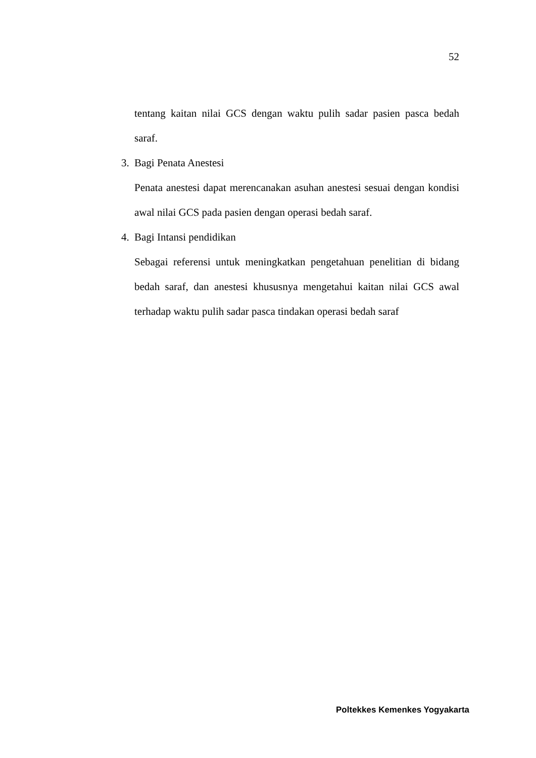52
tentang kaitan nilai GCS dengan waktu pulih sadar pasien pasca bedah saraf.
3. Bagi Penata Anestesi
Penata anestesi dapat merencanakan asuhan anestesi sesuai dengan kondisi awal nilai GCS pada pasien dengan operasi bedah saraf.
4. Bagi Intansi pendidikan
Sebagai referensi untuk meningkatkan pengetahuan penelitian di bidang bedah saraf, dan anestesi khususnya mengetahui kaitan nilai GCS awal terhadap waktu pulih sadar pasca tindakan operasi bedah saraf
Poltekkes Kemenkes Yogyakarta